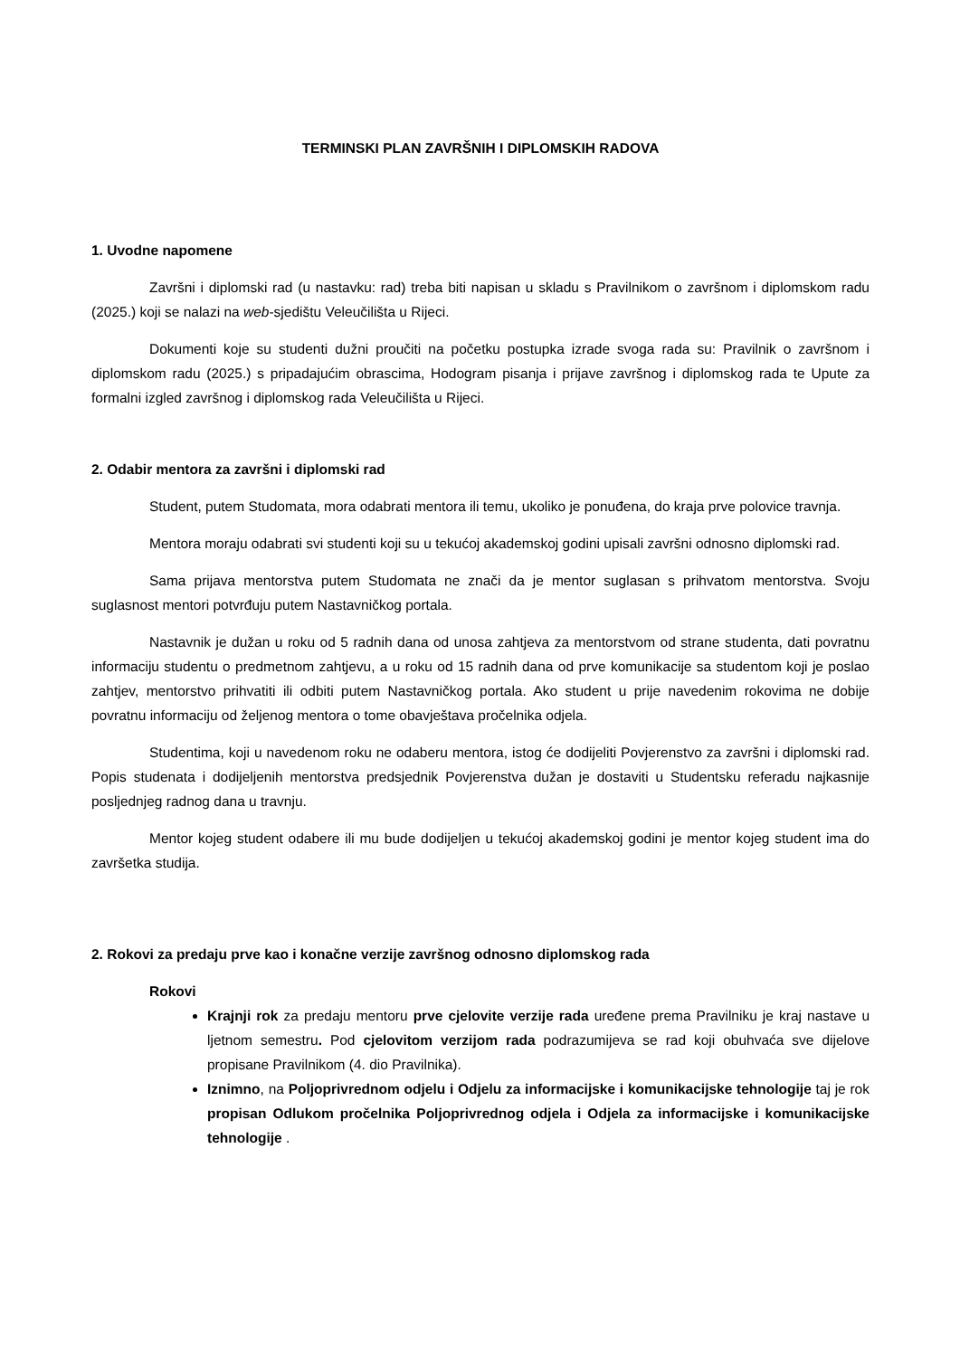TERMINSKI PLAN ZAVRŠNIH I DIPLOMSKIH RADOVA
1. Uvodne napomene
Završni i diplomski rad (u nastavku: rad) treba biti napisan u skladu s Pravilnikom o završnom i diplomskom radu (2025.) koji se nalazi na web-sjedištu Veleučilišta u Rijeci.
Dokumenti koje su studenti dužni proučiti na početku postupka izrade svoga rada su: Pravilnik o završnom i diplomskom radu (2025.) s pripadajućim obrascima, Hodogram pisanja i prijave završnog i diplomskog rada te Upute za formalni izgled završnog i diplomskog rada Veleučilišta u Rijeci.
2. Odabir mentora za završni i diplomski rad
Student, putem Studomata, mora odabrati mentora ili temu, ukoliko je ponuđena, do kraja prve polovice travnja.
Mentora moraju odabrati svi studenti koji su u tekućoj akademskoj godini upisali završni odnosno diplomski rad.
Sama prijava mentorstva putem Studomata ne znači da je mentor suglasan s prihvatom mentorstva. Svoju suglasnost mentori potvrđuju putem Nastavničkog portala.
Nastavnik je dužan u roku od 5 radnih dana od unosa zahtjeva za mentorstvom od strane studenta, dati povratnu informaciju studentu o predmetnom zahtjevu, a u roku od 15 radnih dana od prve komunikacije sa studentom koji je poslao zahtjev, mentorstvo prihvatiti ili odbiti putem Nastavničkog portala. Ako student u prije navedenim rokovima ne dobije povratnu informaciju od željenog mentora o tome obavještava pročelnika odjela.
Studentima, koji u navedenom roku ne odaberu mentora, istog će dodijeliti Povjerenstvo za završni i diplomski rad. Popis studenata i dodijeljenih mentorstva predsjednik Povjerenstva dužan je dostaviti u Studentsku referadu najkasnije posljednjeg radnog dana u travnju.
Mentor kojeg student odabere ili mu bude dodijeljen u tekućoj akademskoj godini je mentor kojeg student ima do završetka studija.
2. Rokovi za predaju prve kao i konačne verzije završnog odnosno diplomskog rada
Rokovi
Krajnji rok za predaju mentoru prve cjelovite verzije rada uređene prema Pravilniku je kraj nastave u ljetnom semestru. Pod cjelovitom verzijom rada podrazumijeva se rad koji obuhvaća sve dijelove propisane Pravilnikom (4. dio Pravilnika).
Iznimno, na Poljoprivrednom odjelu i Odjelu za informacijske i komunikacijske tehnologije taj je rok propisan Odlukom pročelnika Poljoprivrednog odjela i Odjela za informacijske i komunikacijske tehnologije .